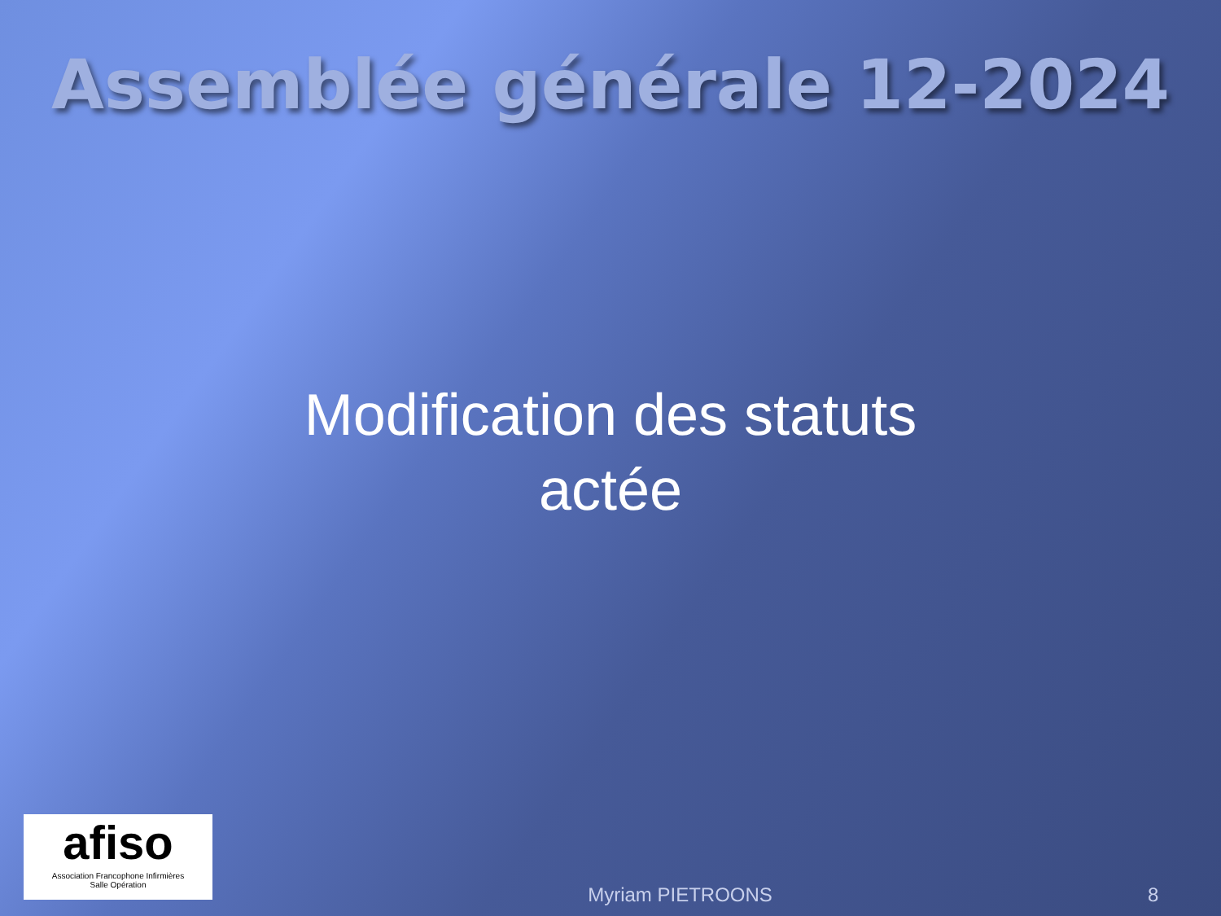Assemblée générale 12-2024
Modification des statuts
actée
afiso
Association Francophone Infirmières
Salle Opération
Myriam PIETROONS
8